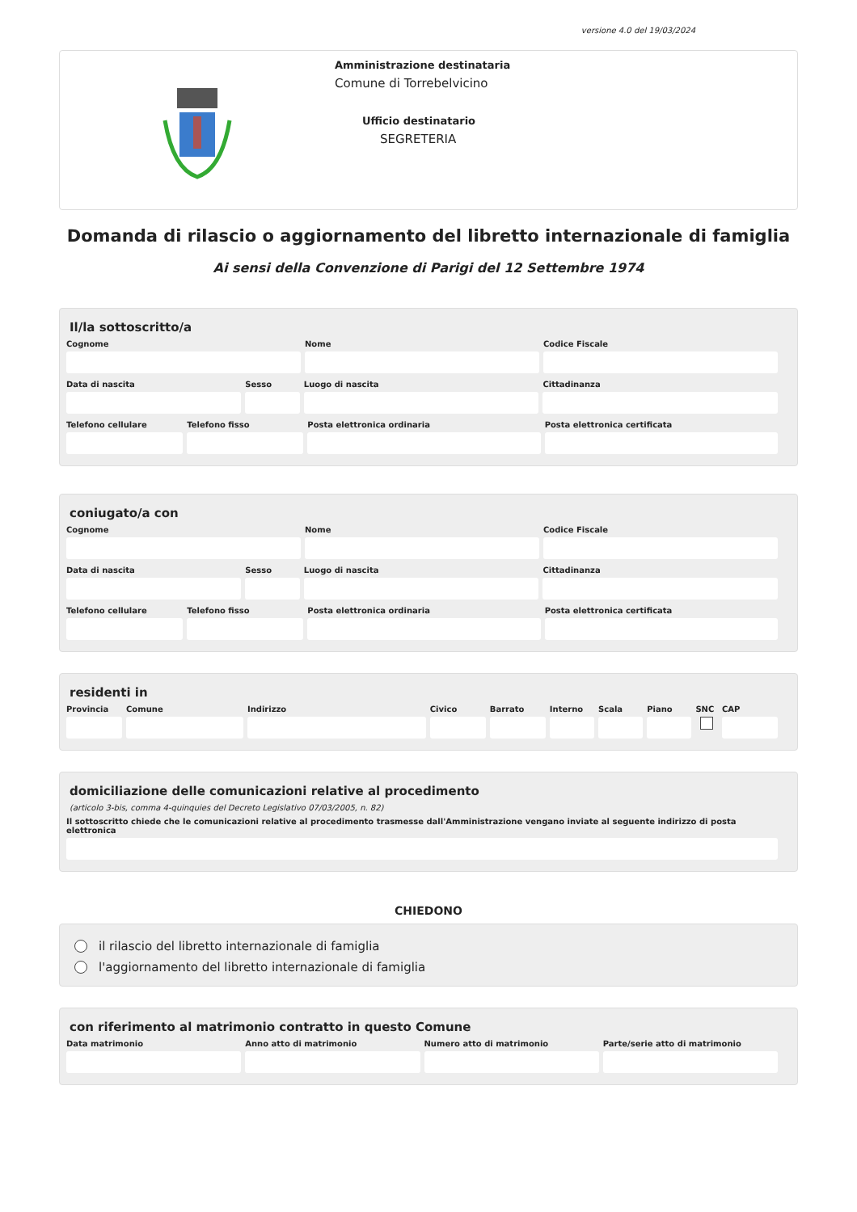versione 4.0 del 19/03/2024
Amministrazione destinataria
Comune di Torrebelvicino
Ufficio destinatario
SEGRETERIA
Domanda di rilascio o aggiornamento del libretto internazionale di famiglia
Ai sensi della Convenzione di Parigi del 12 Settembre 1974
Il/la sottoscritto/a
Cognome Nome Codice Fiscale
Data di nascita Sesso Luogo di nascita Cittadinanza
Telefono cellulare Telefono fisso Posta elettronica ordinaria Posta elettronica certificata
coniugato/a con
Cognome Nome Codice Fiscale
Data di nascita Sesso Luogo di nascita Cittadinanza
Telefono cellulare Telefono fisso Posta elettronica ordinaria Posta elettronica certificata
residenti in
Provincia Comune Indirizzo Civico Barrato Interno Scala Piano SNC CAP
domiciliazione delle comunicazioni relative al procedimento
(articolo 3-bis, comma 4-quinquies del Decreto Legislativo 07/03/2005, n. 82)
Il sottoscritto chiede che le comunicazioni relative al procedimento trasmesse dall'Amministrazione vengano inviate al seguente indirizzo di posta elettronica
CHIEDONO
il rilascio del libretto internazionale di famiglia
l'aggiornamento del libretto internazionale di famiglia
con riferimento al matrimonio contratto in questo Comune
Data matrimonio Anno atto di matrimonio Numero atto di matrimonio Parte/serie atto di matrimonio